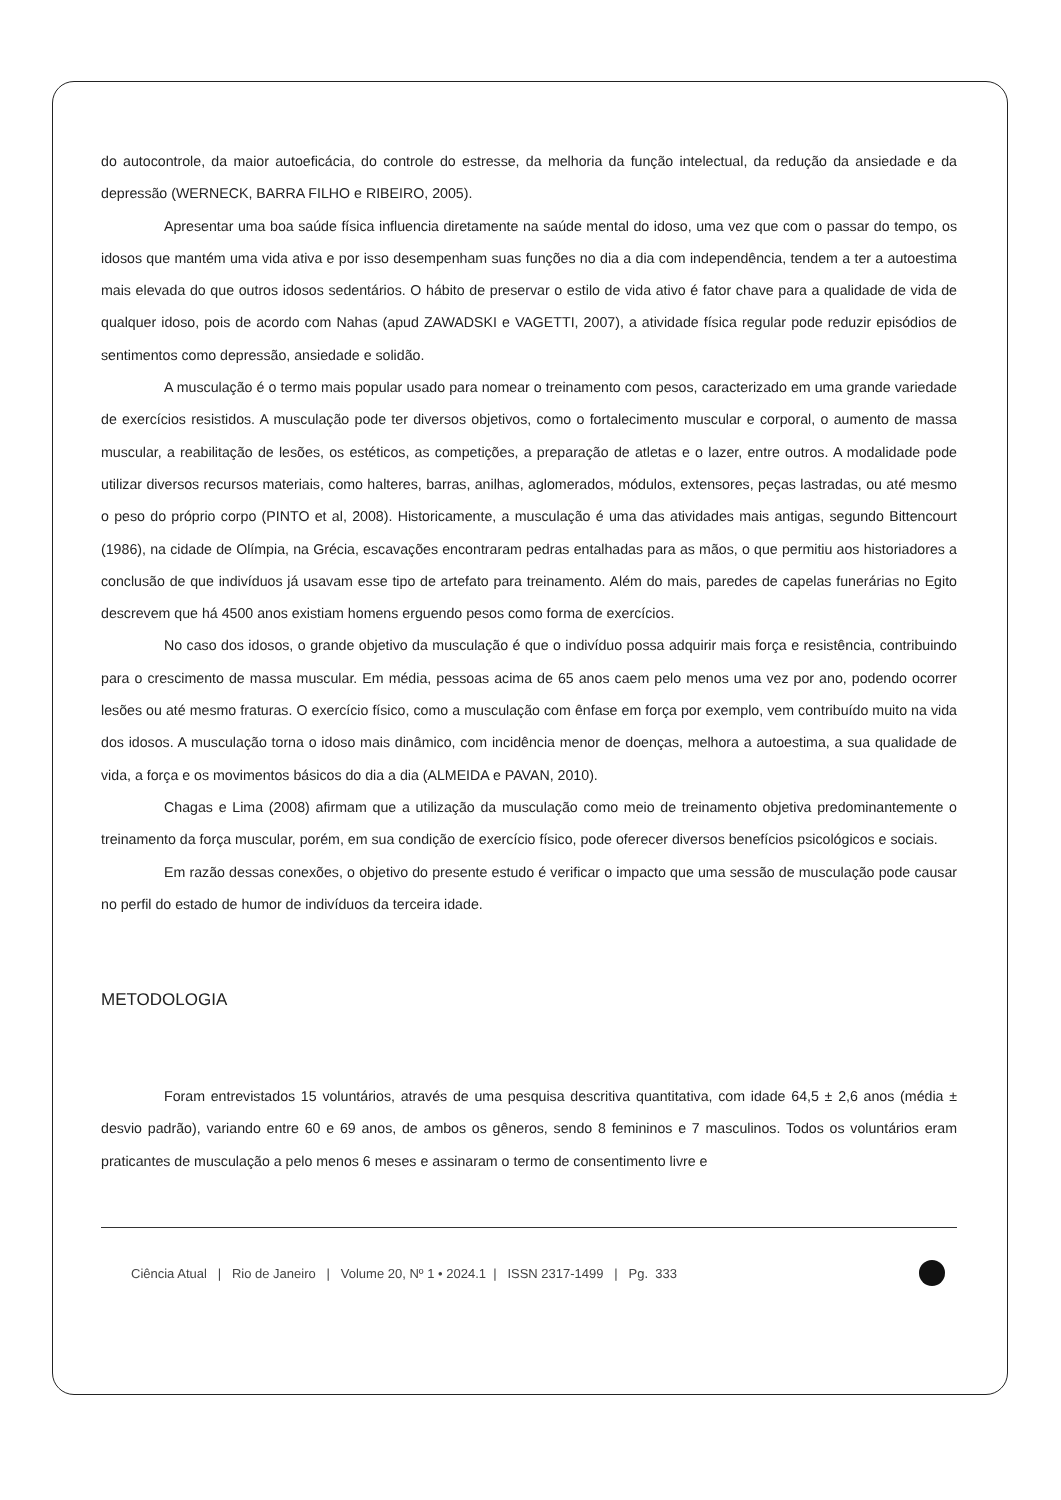do autocontrole, da maior autoeficácia, do controle do estresse, da melhoria da função intelectual, da redução da ansiedade e da depressão (WERNECK, BARRA FILHO e RIBEIRO, 2005).
Apresentar uma boa saúde física influencia diretamente na saúde mental do idoso, uma vez que com o passar do tempo, os idosos que mantém uma vida ativa e por isso desempenham suas funções no dia a dia com independência, tendem a ter a autoestima mais elevada do que outros idosos sedentários. O hábito de preservar o estilo de vida ativo é fator chave para a qualidade de vida de qualquer idoso, pois de acordo com Nahas (apud ZAWADSKI e VAGETTI, 2007), a atividade física regular pode reduzir episódios de sentimentos como depressão, ansiedade e solidão.
A musculação é o termo mais popular usado para nomear o treinamento com pesos, caracterizado em uma grande variedade de exercícios resistidos. A musculação pode ter diversos objetivos, como o fortalecimento muscular e corporal, o aumento de massa muscular, a reabilitação de lesões, os estéticos, as competições, a preparação de atletas e o lazer, entre outros. A modalidade pode utilizar diversos recursos materiais, como halteres, barras, anilhas, aglomerados, módulos, extensores, peças lastradas, ou até mesmo o peso do próprio corpo (PINTO et al, 2008). Historicamente, a musculação é uma das atividades mais antigas, segundo Bittencourt (1986), na cidade de Olímpia, na Grécia, escavações encontraram pedras entalhadas para as mãos, o que permitiu aos historiadores a conclusão de que indivíduos já usavam esse tipo de artefato para treinamento. Além do mais, paredes de capelas funerárias no Egito descrevem que há 4500 anos existiam homens erguendo pesos como forma de exercícios.
No caso dos idosos, o grande objetivo da musculação é que o indivíduo possa adquirir mais força e resistência, contribuindo para o crescimento de massa muscular. Em média, pessoas acima de 65 anos caem pelo menos uma vez por ano, podendo ocorrer lesões ou até mesmo fraturas. O exercício físico, como a musculação com ênfase em força por exemplo, vem contribuído muito na vida dos idosos. A musculação torna o idoso mais dinâmico, com incidência menor de doenças, melhora a autoestima, a sua qualidade de vida, a força e os movimentos básicos do dia a dia (ALMEIDA e PAVAN, 2010).
Chagas e Lima (2008) afirmam que a utilização da musculação como meio de treinamento objetiva predominantemente o treinamento da força muscular, porém, em sua condição de exercício físico, pode oferecer diversos benefícios psicológicos e sociais.
Em razão dessas conexões, o objetivo do presente estudo é verificar o impacto que uma sessão de musculação pode causar no perfil do estado de humor de indivíduos da terceira idade.
METODOLOGIA
Foram entrevistados 15 voluntários, através de uma pesquisa descritiva quantitativa, com idade 64,5 ± 2,6 anos (média ± desvio padrão), variando entre 60 e 69 anos, de ambos os gêneros, sendo 8 femininos e 7 masculinos. Todos os voluntários eram praticantes de musculação a pelo menos 6 meses e assinaram o termo de consentimento livre e
Ciência Atual | Rio de Janeiro | Volume 20, Nº 1 • 2024.1 | ISSN 2317-1499 | Pg. 333